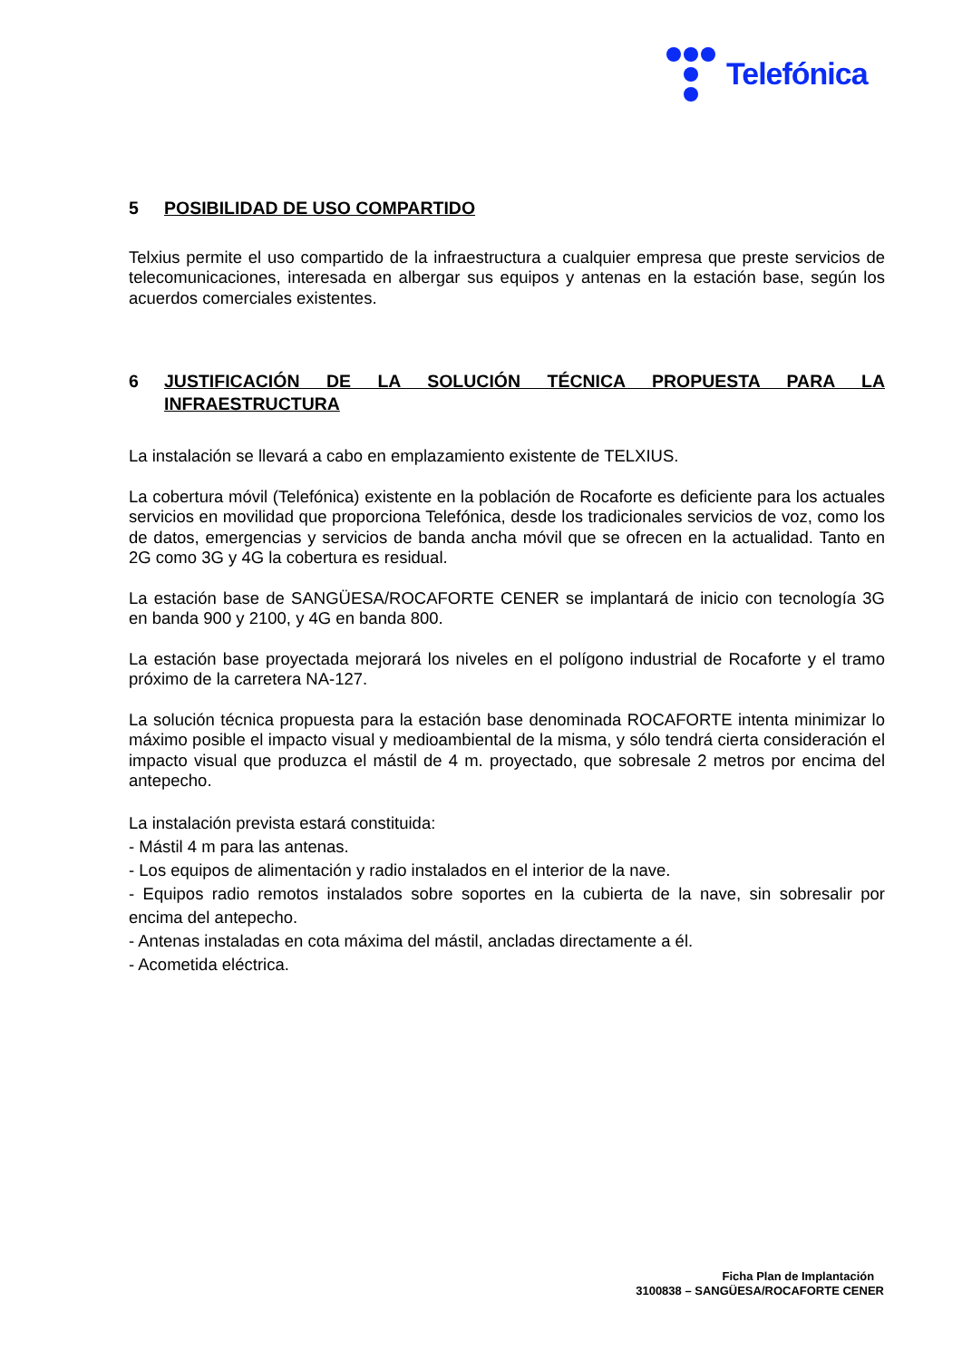Telefónica
5 POSIBILIDAD DE USO COMPARTIDO
Telxius permite el uso compartido de la infraestructura a cualquier empresa que preste servicios de telecomunicaciones, interesada en albergar sus equipos y antenas en la estación base, según los acuerdos comerciales existentes.
6 JUSTIFICACIÓN DE LA SOLUCIÓN TÉCNICA PROPUESTA PARA LA INFRAESTRUCTURA
La instalación se llevará a cabo en emplazamiento existente de TELXIUS.
La cobertura móvil (Telefónica) existente en la población de Rocaforte es deficiente para los actuales servicios en movilidad que proporciona Telefónica, desde los tradicionales servicios de voz, como los de datos, emergencias y servicios de banda ancha móvil que se ofrecen en la actualidad. Tanto en 2G como 3G y 4G la cobertura es residual.
La estación base de SANGÜESA/ROCAFORTE CENER se implantará de inicio con tecnología 3G en banda 900 y 2100, y 4G en banda 800.
La estación base proyectada mejorará los niveles en el polígono industrial de Rocaforte y el tramo próximo de la carretera NA-127.
La solución técnica propuesta para la estación base denominada ROCAFORTE intenta minimizar lo máximo posible el impacto visual y medioambiental de la misma, y sólo tendrá cierta consideración el impacto visual que produzca el mástil de 4 m. proyectado, que sobresale 2 metros por encima del antepecho.
La instalación prevista estará constituida:
- Mástil 4 m para las antenas.
- Los equipos de alimentación y radio instalados en el interior de la nave.
- Equipos radio remotos instalados sobre soportes en la cubierta de la nave, sin sobresalir por encima del antepecho.
- Antenas instaladas en cota máxima del mástil, ancladas directamente a él.
- Acometida eléctrica.
Ficha Plan de Implantación
3100838 – SANGÜESA/ROCAFORTE CENER